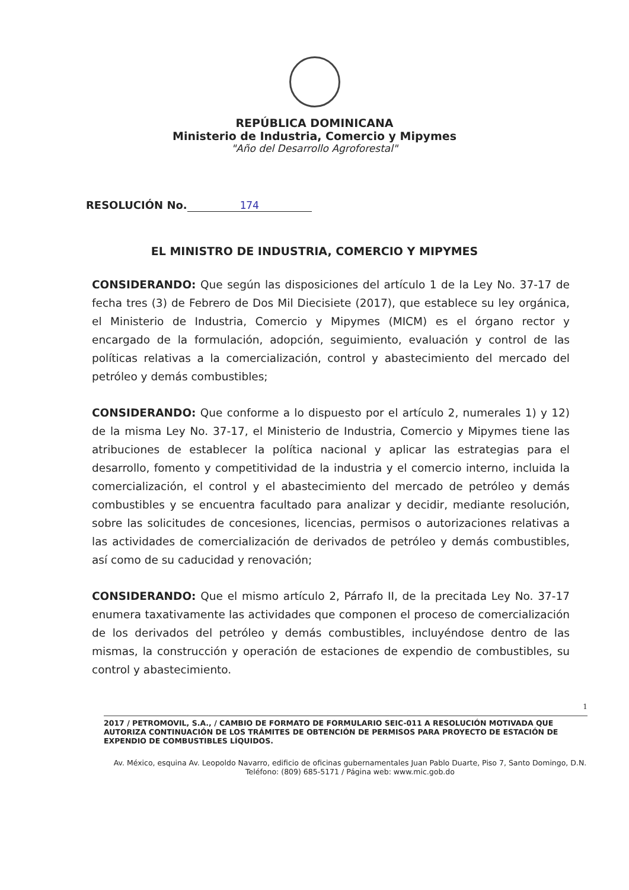REPÚBLICA DOMINICANA
Ministerio de Industria, Comercio y Mipymes
"Año del Desarrollo Agroforestal"
RESOLUCIÓN No. 174
EL MINISTRO DE INDUSTRIA, COMERCIO Y MIPYMES
CONSIDERANDO: Que según las disposiciones del artículo 1 de la Ley No. 37-17 de fecha tres (3) de Febrero de Dos Mil Diecisiete (2017), que establece su ley orgánica, el Ministerio de Industria, Comercio y Mipymes (MICM) es el órgano rector y encargado de la formulación, adopción, seguimiento, evaluación y control de las políticas relativas a la comercialización, control y abastecimiento del mercado del petróleo y demás combustibles;
CONSIDERANDO: Que conforme a lo dispuesto por el artículo 2, numerales 1) y 12) de la misma Ley No. 37-17, el Ministerio de Industria, Comercio y Mipymes tiene las atribuciones de establecer la política nacional y aplicar las estrategias para el desarrollo, fomento y competitividad de la industria y el comercio interno, incluida la comercialización, el control y el abastecimiento del mercado de petróleo y demás combustibles y se encuentra facultado para analizar y decidir, mediante resolución, sobre las solicitudes de concesiones, licencias, permisos o autorizaciones relativas a las actividades de comercialización de derivados de petróleo y demás combustibles, así como de su caducidad y renovación;
CONSIDERANDO: Que el mismo artículo 2, Párrafo II, de la precitada Ley No. 37-17 enumera taxativamente las actividades que componen el proceso de comercialización de los derivados del petróleo y demás combustibles, incluyéndose dentro de las mismas, la construcción y operación de estaciones de expendio de combustibles, su control y abastecimiento.
1
2017 / PETROMOVIL, S.A., / CAMBIO DE FORMATO DE FORMULARIO SEIC-011 A RESOLUCIÓN MOTIVADA QUE AUTORIZA CONTINUACIÓN DE LOS TRÁMITES DE OBTENCIÓN DE PERMISOS PARA PROYECTO DE ESTACIÓN DE EXPENDIO DE COMBUSTIBLES LÍQUIDOS.
Av. México, esquina Av. Leopoldo Navarro, edificio de oficinas gubernamentales Juan Pablo Duarte, Piso 7, Santo Domingo, D.N.
Teléfono: (809) 685-5171 / Página web: www.mic.gob.do